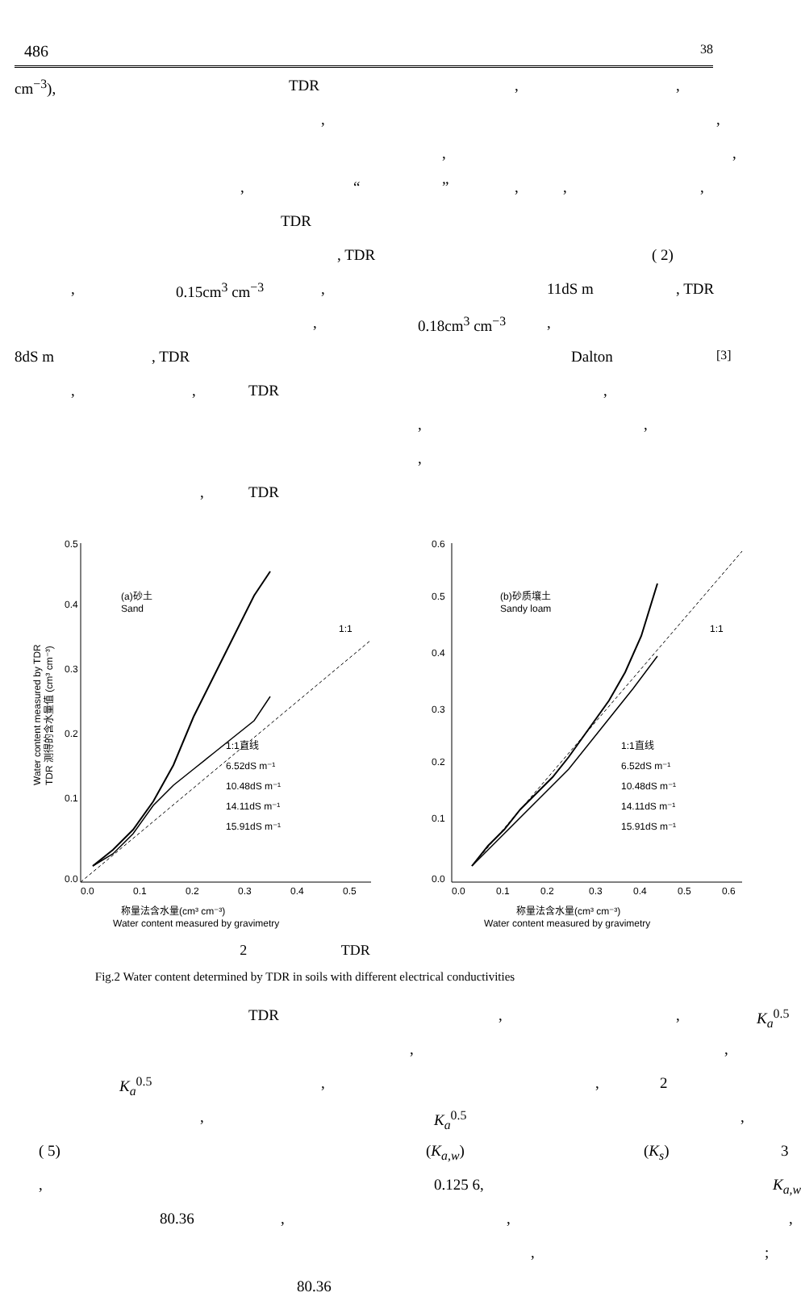486 38
cm<sup>−3</sup>), TDR,,
,,
,,
, “”,,,
TDR
, TDR ( 2)
, 0.15cm<sup>3</sup> cm<sup>−3</sup>, 11dS m, TDR
, 0.18cm<sup>3</sup> cm<sup>−3</sup>,
8dS m, TDR Dalton<sup>[3]</sup>
,, TDR,
,,
,
, TDR
0.5
0.4
0.3
0.2
0.1
0.0
0.0
0.1
0.2
0.3
0.4
0.5
(a)砂土
Sand
1:1
1:1直线
6.52dS m⁻¹
10.48dS m⁻¹
14.11dS m⁻¹
15.91dS m⁻¹
称量法含水量(cm³ cm⁻³)
Water content measured by gravimetry
Water content measured by TDR
TDR 测得的含水量值 (cm³ cm⁻³)
0.6
0.5
0.4
0.3
0.2
0.1
0.0
0.0
0.1
0.2
0.3
0.4
0.5
0.6
(b)砂质壤土
Sandy loam
1:1
1:1直线
6.52dS m⁻¹
10.48dS m⁻¹
14.11dS m⁻¹
15.91dS m⁻¹
称量法含水量(cm³ cm⁻³)
Water content measured by gravimetry
2 TDR
Fig.2 Water content determined by TDR in soils with different electrical conductivities
TDR,, K<sub>a</sub><sup>0.5</sup>
,,
K<sub>a</sub><sup>0.5</sup>,, 2
, K<sub>a</sub><sup>0.5</sup>,
( 5) (K<sub>a,w</sub>) (K<sub>s</sub>) 3
, 0.125 6, K<sub>a,w</sub>
80.36,,,
,;
80.36